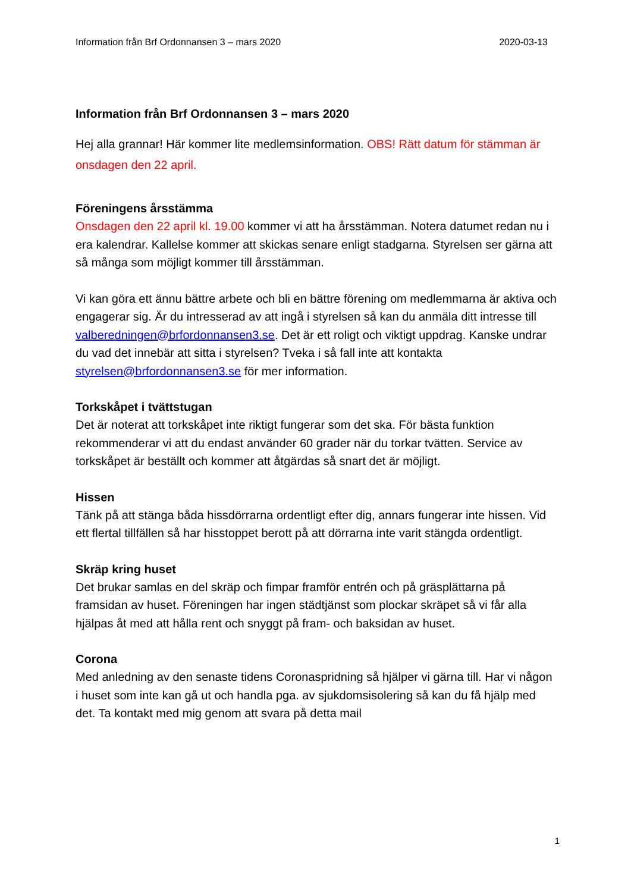Information från Brf Ordonnansen 3 – mars 2020 2020-03-13
Information från Brf Ordonnansen 3 – mars 2020
Hej alla grannar! Här kommer lite medlemsinformation. OBS! Rätt datum för stämman är onsdagen den 22 april.
Föreningens årsstämma
Onsdagen den 22 april kl. 19.00 kommer vi att ha årsstämman. Notera datumet redan nu i era kalendrar. Kallelse kommer att skickas senare enligt stadgarna. Styrelsen ser gärna att så många som möjligt kommer till årsstämman.
Vi kan göra ett ännu bättre arbete och bli en bättre förening om medlemmarna är aktiva och engagerar sig. Är du intresserad av att ingå i styrelsen så kan du anmäla ditt intresse till valberedningen@brfordonnansen3.se. Det är ett roligt och viktigt uppdrag. Kanske undrar du vad det innebär att sitta i styrelsen? Tveka i så fall inte att kontakta styrelsen@brfordonnansen3.se för mer information.
Torkskåpet i tvättstugan
Det är noterat att torkskåpet inte riktigt fungerar som det ska. För bästa funktion rekommenderar vi att du endast använder 60 grader när du torkar tvätten. Service av torkskåpet är beställt och kommer att åtgärdas så snart det är möjligt.
Hissen
Tänk på att stänga båda hissdörrarna ordentligt efter dig, annars fungerar inte hissen. Vid ett flertal tillfällen så har hisstoppet berott på att dörrarna inte varit stängda ordentligt.
Skräp kring huset
Det brukar samlas en del skräp och fimpar framför entrén och på gräsplättarna på framsidan av huset. Föreningen har ingen städtjänst som plockar skräpet så vi får alla hjälpas åt med att hålla rent och snyggt på fram- och baksidan av huset.
Corona
Med anledning av den senaste tidens Coronaspridning så hjälper vi gärna till. Har vi någon i huset som inte kan gå ut och handla pga. av sjukdomsisolering så kan du få hjälp med det. Ta kontakt med mig genom att svara på detta mail
1